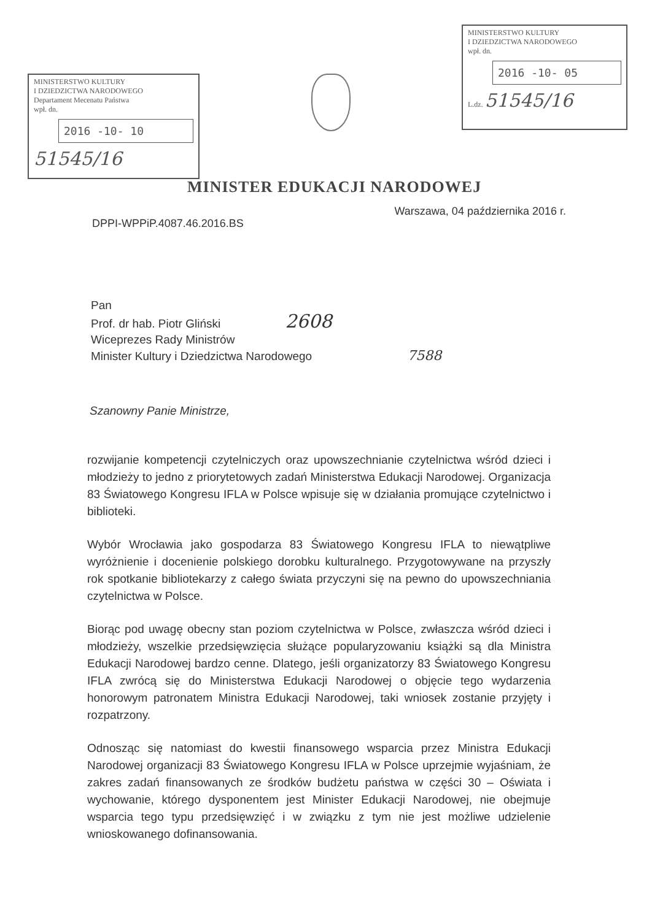MINISTERSTWO KULTURY
I DZIEDZICTWA NARODOWEGO
Departament Mecenatu Państwa
wpł. dn.
2016 -10- 10
51545/16
MINISTERSTWO KULTURY
I DZIEDZICTWA NARODOWEGO
wpł. dn.
2016 -10- 05
L.dz. 51545/16
MINISTER EDUKACJI NARODOWEJ
DPPI-WPPiP.4087.46.2016.BS Warszawa, 04 października 2016 r.
Pan
Prof. dr hab. Piotr Gliński 2608
Wiceprezes Rady Ministrów
Minister Kultury i Dziedzictwa Narodowego 7588
Szanowny Panie Ministrze,
rozwijanie kompetencji czytelniczych oraz upowszechnianie czytelnictwa wśród dzieci i młodzieży to jedno z priorytetowych zadań Ministerstwa Edukacji Narodowej. Organizacja 83 Światowego Kongresu IFLA w Polsce wpisuje się w działania promujące czytelnictwo i biblioteki.
Wybór Wrocławia jako gospodarza 83 Światowego Kongresu IFLA to niewątpliwe wyróżnienie i docenienie polskiego dorobku kulturalnego. Przygotowywane na przyszły rok spotkanie bibliotekarzy z całego świata przyczyni się na pewno do upowszechniania czytelnictwa w Polsce.
Biorąc pod uwagę obecny stan poziom czytelnictwa w Polsce, zwłaszcza wśród dzieci i młodzieży, wszelkie przedsięwzięcia służące popularyzowaniu książki są dla Ministra Edukacji Narodowej bardzo cenne. Dlatego, jeśli organizatorzy 83 Światowego Kongresu IFLA zwrócą się do Ministerstwa Edukacji Narodowej o objęcie tego wydarzenia honorowym patronatem Ministra Edukacji Narodowej, taki wniosek zostanie przyjęty i rozpatrzony.
Odnosząc się natomiast do kwestii finansowego wsparcia przez Ministra Edukacji Narodowej organizacji 83 Światowego Kongresu IFLA w Polsce uprzejmie wyjaśniam, że zakres zadań finansowanych ze środków budżetu państwa w części 30 – Oświata i wychowanie, którego dysponentem jest Minister Edukacji Narodowej, nie obejmuje wsparcia tego typu przedsięwzięć i w związku z tym nie jest możliwe udzielenie wnioskowanego dofinansowania.